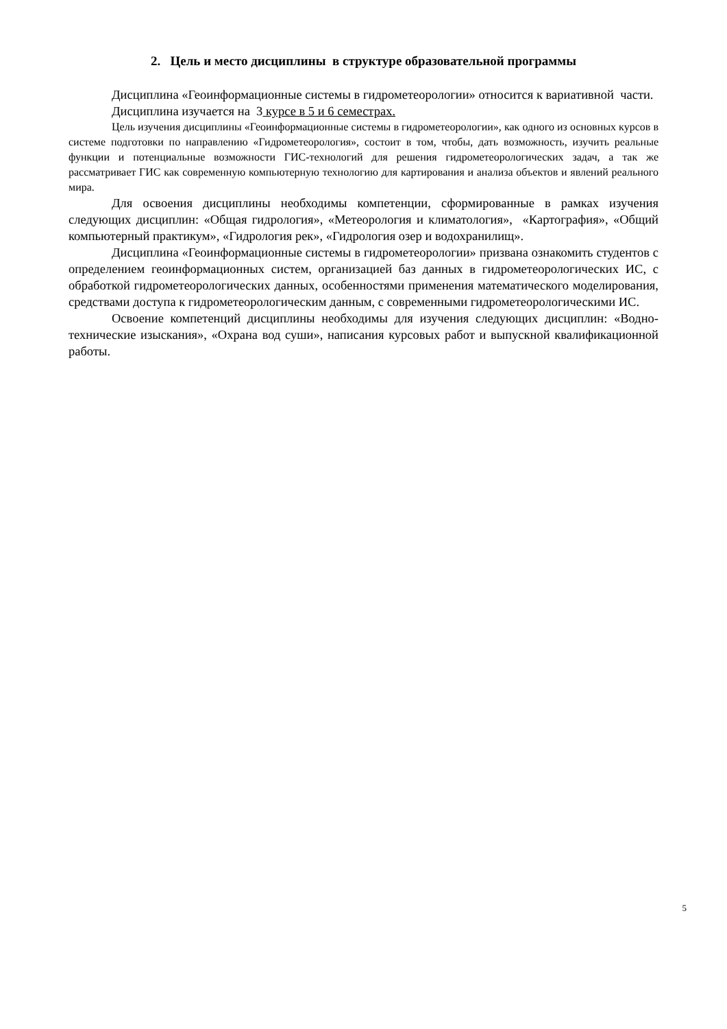2. Цель и место дисциплины в структуре образовательной программы
Дисциплина «Геоинформационные системы в гидрометеорологии» относится к вариативной части.
Дисциплина изучается на 3 курсе в 5 и 6 семестрах.
Цель изучения дисциплины «Геоинформационные системы в гидрометеорологии», как одного из основных курсов в системе подготовки по направлению «Гидрометеорология», состоит в том, чтобы, дать возможность, изучить реальные функции и потенциальные возможности ГИС-технологий для решения гидрометеорологических задач, а так же рассматривает ГИС как современную компьютерную технологию для картирования и анализа объектов и явлений реального мира.
Для освоения дисциплины необходимы компетенции, сформированные в рамках изучения следующих дисциплин: «Общая гидрология», «Метеорология и климатология», «Картография», «Общий компьютерный практикум», «Гидрология рек», «Гидрология озер и водохранилищ».
Дисциплина «Геоинформационные системы в гидрометеорологии» призвана ознакомить студентов с определением геоинформационных систем, организацией баз данных в гидрометеорологических ИС, с обработкой гидрометеорологических данных, особенностями применения математического моделирования, средствами доступа к гидрометеорологическим данным, с современными гидрометеорологическими ИС.
Освоение компетенций дисциплины необходимы для изучения следующих дисциплин: «Водно-технические изыскания», «Охрана вод суши», написания курсовых работ и выпускной квалификационной работы.
5